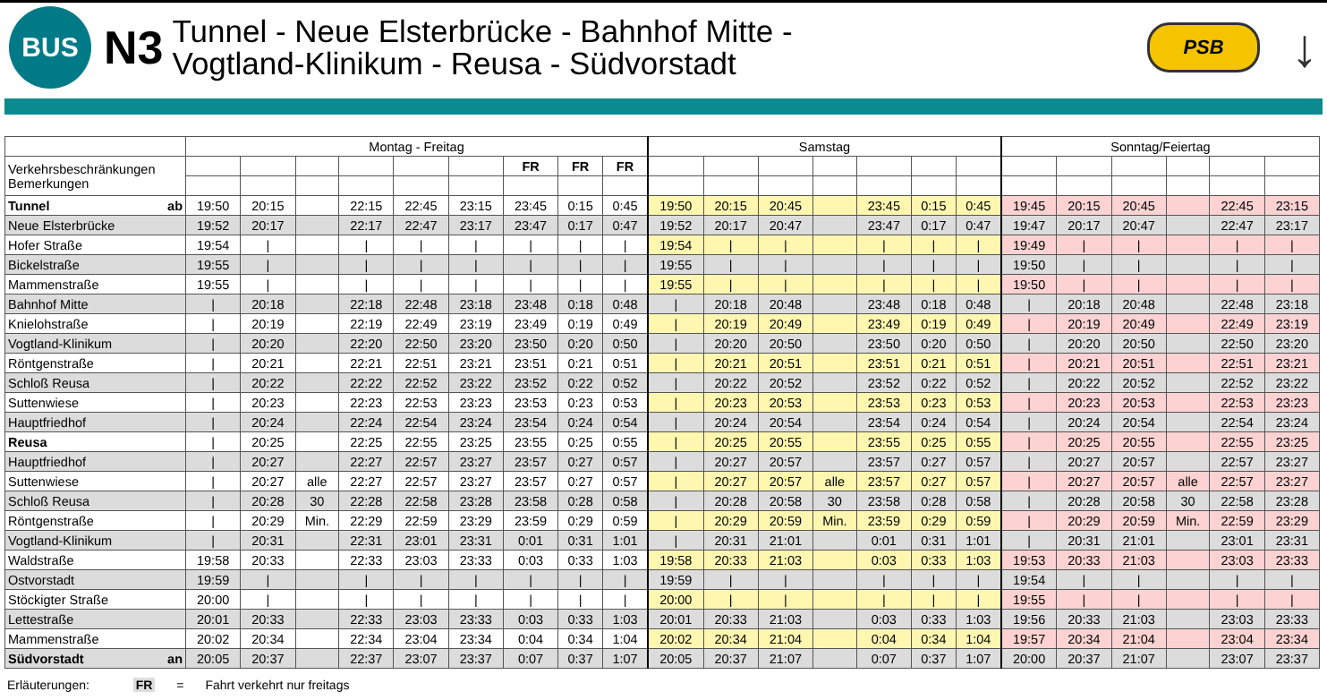BUS
N3
Tunnel - Neue Elsterbrücke - Bahnhof Mitte -
Vogtland-Klinikum - Reusa - Südvorstadt
PSB
↓
| | Montag - Freitag | | | | | | | | | Samstag | | | | | | | Sonntag/Feiertag | | | | | |
| --- | --- | --- | --- | --- | --- | --- | --- | --- | --- | --- | --- | --- | --- | --- | --- | --- | --- | --- | --- | --- | --- | --- |
| Verkehrsbeschränkungen Bemerkungen | | | | | | | FR | FR | FR | | | | | | | | | | | | | |
| Tunnel ab | 19:50 | 20:15 | | 22:15 | 22:45 | 23:15 | 23:45 | 0:15 | 0:45 | 19:50 | 20:15 | 20:45 | | 23:45 | 0:15 | 0:45 | 19:45 | 20:15 | 20:45 | | 22:45 | 23:15 |
| Neue Elsterbrücke | 19:52 | 20:17 | | 22:17 | 22:47 | 23:17 | 23:47 | 0:17 | 0:47 | 19:52 | 20:17 | 20:47 | | 23:47 | 0:17 | 0:47 | 19:47 | 20:17 | 20:47 | | 22:47 | 23:17 |
| Hofer Straße | 19:54 | / | | / | / | / | / | / | / | 19:54 | / | / | | / | / | / | 19:49 | / | / | | / | / |
| Bickelstraße | 19:55 | / | | / | / | / | / | / | / | 19:55 | / | / | | / | / | / | 19:50 | / | / | | / | / |
| Mammenstraße | 19:55 | / | | / | / | / | / | / | / | 19:55 | / | / | | / | / | / | 19:50 | / | / | | / | / |
| Bahnhof Mitte | / | 20:18 | | 22:18 | 22:48 | 23:18 | 23:48 | 0:18 | 0:48 | / | 20:18 | 20:48 | | 23:48 | 0:18 | 0:48 | / | 20:18 | 20:48 | | 22:48 | 23:18 |
| Knielohstraße | / | 20:19 | | 22:19 | 22:49 | 23:19 | 23:49 | 0:19 | 0:49 | / | 20:19 | 20:49 | | 23:49 | 0:19 | 0:49 | / | 20:19 | 20:49 | | 22:49 | 23:19 |
| Vogtland-Klinikum | / | 20:20 | | 22:20 | 22:50 | 23:20 | 23:50 | 0:20 | 0:50 | / | 20:20 | 20:50 | | 23:50 | 0:20 | 0:50 | / | 20:20 | 20:50 | | 22:50 | 23:20 |
| Röntgenstraße | / | 20:21 | | 22:21 | 22:51 | 23:21 | 23:51 | 0:21 | 0:51 | / | 20:21 | 20:51 | | 23:51 | 0:21 | 0:51 | / | 20:21 | 20:51 | | 22:51 | 23:21 |
| Schloß Reusa | / | 20:22 | | 22:22 | 22:52 | 23:22 | 23:52 | 0:22 | 0:52 | / | 20:22 | 20:52 | | 23:52 | 0:22 | 0:52 | / | 20:22 | 20:52 | | 22:52 | 23:22 |
| Suttenwiese | / | 20:23 | | 22:23 | 22:53 | 23:23 | 23:53 | 0:23 | 0:53 | / | 20:23 | 20:53 | | 23:53 | 0:23 | 0:53 | / | 20:23 | 20:53 | | 22:53 | 23:23 |
| Hauptfriedhof | / | 20:24 | | 22:24 | 22:54 | 23:24 | 23:54 | 0:24 | 0:54 | / | 20:24 | 20:54 | | 23:54 | 0:24 | 0:54 | / | 20:24 | 20:54 | | 22:54 | 23:24 |
| Reusa | / | 20:25 | | 22:25 | 22:55 | 23:25 | 23:55 | 0:25 | 0:55 | / | 20:25 | 20:55 | | 23:55 | 0:25 | 0:55 | / | 20:25 | 20:55 | | 22:55 | 23:25 |
| Hauptfriedhof | / | 20:27 | | 22:27 | 22:57 | 23:27 | 23:57 | 0:27 | 0:57 | / | 20:27 | 20:57 | | 23:57 | 0:27 | 0:57 | / | 20:27 | 20:57 | | 22:57 | 23:27 |
| Suttenwiese | / | 20:27 | alle | 22:27 | 22:57 | 23:27 | 23:57 | 0:27 | 0:57 | / | 20:27 | 20:57 | alle | 23:57 | 0:27 | 0:57 | / | 20:27 | 20:57 | alle | 22:57 | 23:27 |
| Schloß Reusa | / | 20:28 | 30 | 22:28 | 22:58 | 23:28 | 23:58 | 0:28 | 0:58 | / | 20:28 | 20:58 | 30 | 23:58 | 0:28 | 0:58 | / | 20:28 | 20:58 | 30 | 22:58 | 23:28 |
| Röntgenstraße | / | 20:29 | Min. | 22:29 | 22:59 | 23:29 | 23:59 | 0:29 | 0:59 | / | 20:29 | 20:59 | Min. | 23:59 | 0:29 | 0:59 | / | 20:29 | 20:59 | Min. | 22:59 | 23:29 |
| Vogtland-Klinikum | / | 20:31 | | 22:31 | 23:01 | 23:31 | 0:01 | 0:31 | 1:01 | / | 20:31 | 21:01 | | 0:01 | 0:31 | 1:01 | / | 20:31 | 21:01 | | 23:01 | 23:31 |
| Waldstraße | 19:58 | 20:33 | | 22:33 | 23:03 | 23:33 | 0:03 | 0:33 | 1:03 | 19:58 | 20:33 | 21:03 | | 0:03 | 0:33 | 1:03 | 19:53 | 20:33 | 21:03 | | 23:03 | 23:33 |
| Ostvorstadt | 19:59 | / | | / | / | / | / | / | / | 19:59 | / | / | | / | / | / | 19:54 | / | / | | / | / |
| Stöckigter Straße | 20:00 | / | | / | / | / | / | / | / | 20:00 | / | / | | / | / | / | 19:55 | / | / | | / | / |
| Lettestraße | 20:01 | 20:33 | | 22:33 | 23:03 | 23:33 | 0:03 | 0:33 | 1:03 | 20:01 | 20:33 | 21:03 | | 0:03 | 0:33 | 1:03 | 19:56 | 20:33 | 21:03 | | 23:03 | 23:33 |
| Mammenstraße | 20:02 | 20:34 | | 22:34 | 23:04 | 23:34 | 0:04 | 0:34 | 1:04 | 20:02 | 20:34 | 21:04 | | 0:04 | 0:34 | 1:04 | 19:57 | 20:34 | 21:04 | | 23:04 | 23:34 |
| Südvorstadt an | 20:05 | 20:37 | | 22:37 | 23:07 | 23:37 | 0:07 | 0:37 | 1:07 | 20:05 | 20:37 | 21:07 | | 0:07 | 0:37 | 1:07 | 20:00 | 20:37 | 21:07 | | 23:07 | 23:37 |
Erläuterungen: FR = Fahrt verkehrt nur freitags